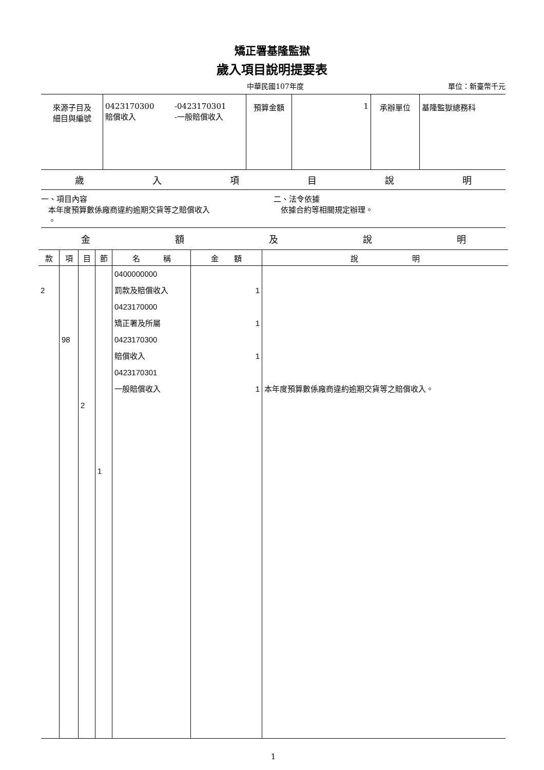矯正署基隆監獄
歲入項目說明提要表
中華民國107年度 單位：新臺幣千元
| 來源子目及 細目與編號 | 0423170300 賠償收入 -0423170301 -一般賠償收入 | 預算金額 | 1 | 承辦單位 | 基隆監獄總務科 |
歲入項目說明
一、項目內容
本年度預算數係廠商違約逾期交貨等之賠償收入
。
二、法令依據
依據合約等相關規定辦理。
金額及說明
| 款 | 項 | 目 | 節 | 名 稱 | 金 額 | 說 明 |
| --- | --- | --- | --- | --- | --- | --- |
| 2 | 98 | 2 | 1 | 0400000000 罰款及賠償收入 0423170000 矯正署及所屬 0423170300 賠償收入 0423170301 一般賠償收入 | 1 1 1 1 | 本年度預算數係廠商違約逾期交貨等之賠償收入。 |
1